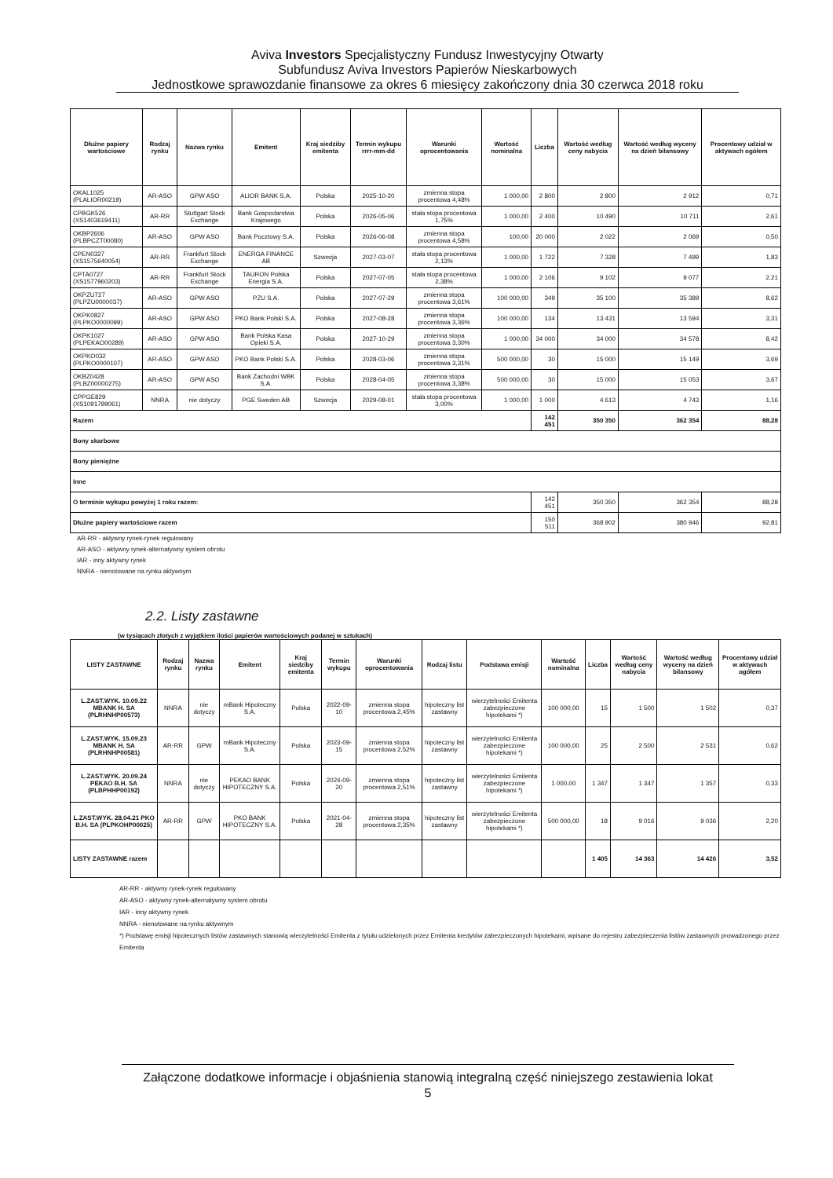Aviva Investors Specjalistyczny Fundusz Inwestycyjny Otwarty
Subfundusz Aviva Investors Papierów Nieskarbowych
Jednostkowe sprawozdanie finansowe za okres 6 miesięcy zakończony dnia 30 czerwca 2018 roku
| Dłużne papiery wartościowe | Rodzaj rynku | Nazwa rynku | Emitent | Kraj siedziby emitenta | Termin wykupu rrrr-mm-dd | Warunki oprocentowania | Wartość nominalna | Liczba | Wartość według ceny nabycia | Wartość według wyceny na dzień bilansowy | Procentowy udział w aktywach ogółem |
| --- | --- | --- | --- | --- | --- | --- | --- | --- | --- | --- | --- |
| OKAL1025 (PLALIOR00219) | AR-ASO | GPW ASO | ALIOR BANK S.A. | Polska | 2025-10-20 | zmienna stopa procentowa 4,48% | 1 000,00 | 2 800 | 2 800 | 2 912 | 0,71 |
| CPBGK526 (XS1403619411) | AR-RR | Stuttgart Stock Exchange | Bank Gospodarstwa Krajowego | Polska | 2026-05-06 | stała stopa procentowa 1,75% | 1 000,00 | 2 400 | 10 490 | 10 711 | 2,61 |
| OKBP2606 (PLBPCZT00080) | AR-ASO | GPW ASO | Bank Pocztowy S.A. | Polska | 2026-06-08 | zmienna stopa procentowa 4,58% | 100,00 | 20 000 | 2 022 | 2 069 | 0,50 |
| CPEN0327 (XS1575640054) | AR-RR | Frankfurt Stock Exchange | ENERGA FINANCE AB | Szwecja | 2027-03-07 | stała stopa procentowa 2,13% | 1 000,00 | 1 722 | 7 328 | 7 499 | 1,83 |
| CPTA0727 (XS1577960203) | AR-RR | Frankfurt Stock Exchange | TAURON Polska Energia S.A. | Polska | 2027-07-05 | stała stopa procentowa 2,38% | 1 000,00 | 2 106 | 9 102 | 9 077 | 2,21 |
| OKPZU727 (PLPZU0000037) | AR-ASO | GPW ASO | PZU S.A. | Polska | 2027-07-29 | zmienna stopa procentowa 3,61% | 100 000,00 | 349 | 35 100 | 35 389 | 8,62 |
| OKPK0827 (PLPKO0000099) | AR-ASO | GPW ASO | PKO Bank Polski S.A. | Polska | 2027-08-28 | zmienna stopa procentowa 3,36% | 100 000,00 | 134 | 13 431 | 13 594 | 3,31 |
| OKPK1027 (PLPEKAO00289) | AR-ASO | GPW ASO | Bank Polska Kasa Opieki S.A. | Polska | 2027-10-29 | zmienna stopa procentowa 3,30% | 1 000,00 | 34 000 | 34 000 | 34 578 | 8,42 |
| OKPKO032 (PLPKO0000107) | AR-ASO | GPW ASO | PKO Bank Polski S.A. | Polska | 2028-03-06 | zmienna stopa procentowa 3,31% | 500 000,00 | 30 | 15 000 | 15 149 | 3,69 |
| OKBZ0428 (PLBZ00000275) | AR-ASO | GPW ASO | Bank Zachodni WBK S.A. | Polska | 2028-04-05 | zmienna stopa procentowa 3,38% | 500 000,00 | 30 | 15 000 | 15 053 | 3,67 |
| CPPGE829 (XS1091799061) | NNRA | nie dotyczy | PGE Sweden AB | Szwecja | 2029-08-01 | stała stopa procentowa 3,00% | 1 000,00 | 1 000 | 4 613 | 4 743 | 1,16 |
| Razem | | | | | | | | 142 451 | 350 350 | 362 354 | 88,28 |
| Bony skarbowe | | | | | | | | | | | |
| Bony pieniężne | | | | | | | | | | | |
| Inne | | | | | | | | | | | |
| O terminie wykupu powyżej 1 roku razem: | | | | | | | | 142 451 | 350 350 | 362 354 | 88,28 |
| Dłużne papiery wartościowe razem | | | | | | | | 150 511 | 368 902 | 380 946 | 92,81 |
AR-RR - aktywny rynek-rynek regulowany
AR-ASO - aktywny rynek-alternatywny system obrotu
IAR - inny aktywny rynek
NNRA - nienotowane na rynku aktywnym
2.2. Listy zastawne
(w tysiącach złotych z wyjątkiem ilości papierów wartościowych podanej w sztukach)
| LISTY ZASTAWNE | Rodzaj rynku | Nazwa rynku | Emitent | Kraj siedziby emitenta | Termin wykupu | Warunki oprocentowania | Rodzaj listu | Podstawa emisji | Wartość nominalna | Liczba | Wartość według ceny nabycia | Wartość według wyceny na dzień bilansowy | Procentowy udział w aktywach ogółem |
| --- | --- | --- | --- | --- | --- | --- | --- | --- | --- | --- | --- | --- | --- |
| L.ZAST.WYK. 10.09.22 MBANK H. SA (PLRHNHP00573) | NNRA | nie dotyczy | mBank Hipoteczny S.A. | Polska | 2022-09-10 | zmienna stopa procentowa 2,45% | hipoteczny list zastawny | wierzytelności Emitenta zabezpieczone hipotekami *) | 100 000,00 | 15 | 1 500 | 1 502 | 0,37 |
| L.ZAST.WYK. 15.09.23 MBANK H. SA (PLRHNHP00581) | AR-RR | GPW | mBank Hipoteczny S.A. | Polska | 2023-09-15 | zmienna stopa procentowa 2,52% | hipoteczny list zastawny | wierzytelności Emitenta zabezpieczone hipotekami *) | 100 000,00 | 25 | 2 500 | 2 531 | 0,62 |
| L.ZAST.WYK. 20.09.24 PEKAO B.H. SA (PLBPHHP00192) | NNRA | nie dotyczy | PEKAO BANK HIPOTECZNY S.A. | Polska | 2024-09-20 | zmienna stopa procentowa 2,51% | hipoteczny list zastawny | wierzytelności Emitenta zabezpieczone hipotekami *) | 1 000,00 | 1 347 | 1 347 | 1 357 | 0,33 |
| L.ZAST.WYK. 28.04.21 PKO B.H. SA (PLPKOHP00025) | AR-RR | GPW | PKO BANK HIPOTECZNY S.A. | Polska | 2021-04-28 | zmienna stopa procentowa 2,35% | hipoteczny list zastawny | wierzytelności Emitenta zabezpieczone hipotekami *) | 500 000,00 | 18 | 9 016 | 9 036 | 2,20 |
| LISTY ZASTAWNE razem | | | | | | | | | | 1 405 | 14 363 | 14 426 | 3,52 |
AR-RR - aktywny rynek-rynek regulowany
AR-ASO - aktywny rynek-alternatywny system obrotu
IAR - inny aktywny rynek
NNRA - nienotowane na rynku aktywnym
*) Podstawę emisji hipotecznych listów zastawnych stanowią wierzytelności Emitenta z tytułu udzielonych przez Emitenta kredytów zabezpieczonych hipotekami, wpisane do rejestru zabezpieczenia listów zastawnych prowadzonego przez Emitenta
Załączone dodatkowe informacje i objaśnienia stanowią integralną część niniejszego zestawienia lokat
5